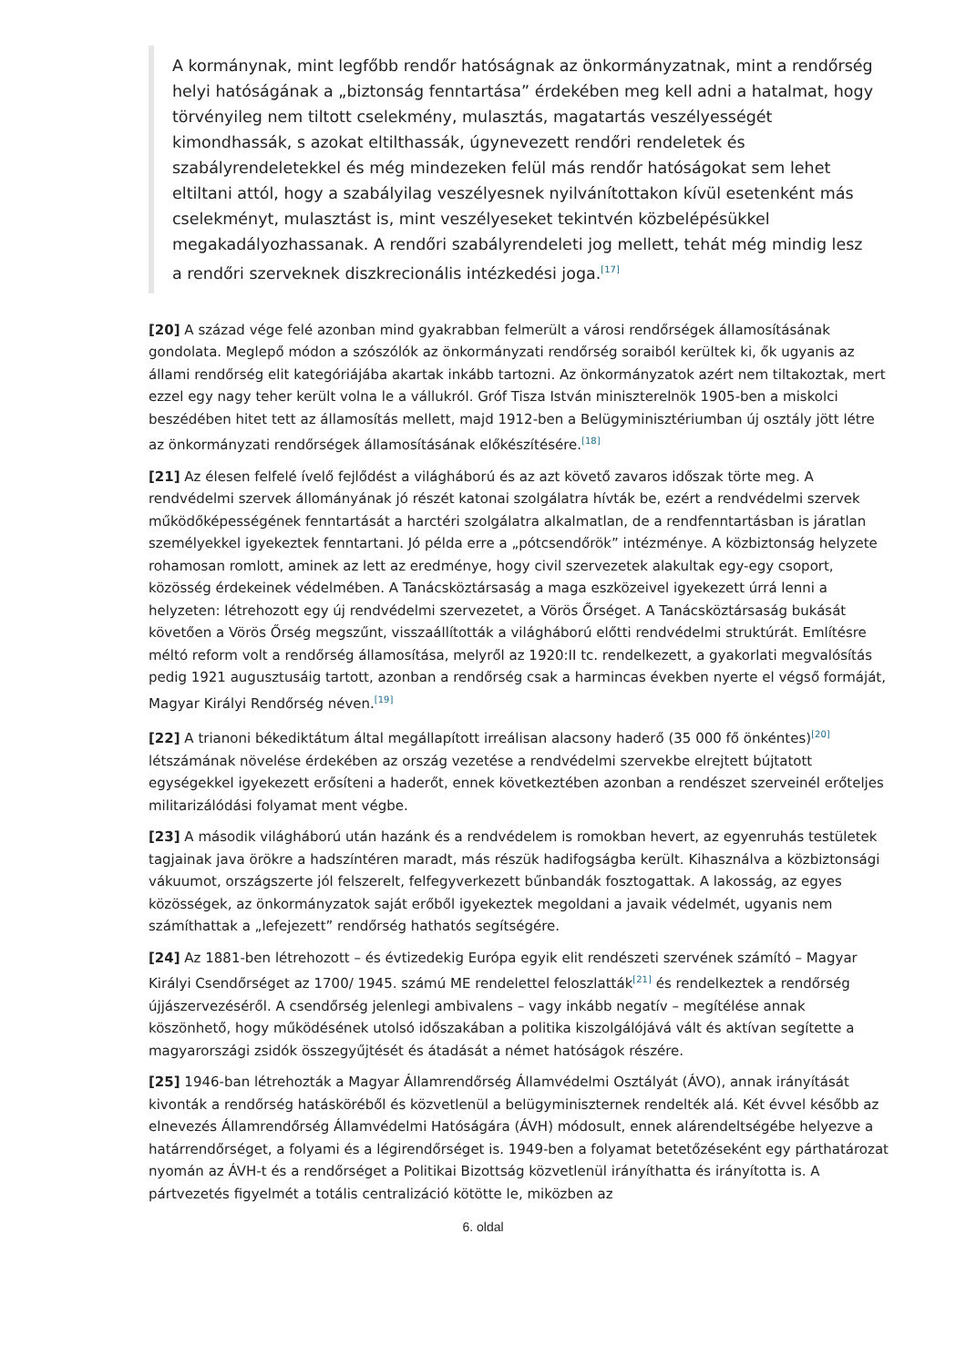A kormánynak, mint legfőbb rendőr hatóságnak az önkormányzatnak, mint a rendőrség helyi hatóságának a „biztonság fenntartása” érdekében meg kell adni a hatalmat, hogy törvényileg nem tiltott cselekmény, mulasztás, magatartás veszélyességét kimondhassák, s azokat eltilthassák, úgynevezett rendőri rendeletek és szabályrendeletekkel és még mindezeken felül más rendőr hatóságokat sem lehet eltiltani attól, hogy a szabályilag veszélyesnek nyilvánítottakon kívül esetenként más cselekményt, mulasztást is, mint veszélyeseket tekintvén közbelépésükkel megakadályozhassanak. A rendőri szabályrendeleti jog mellett, tehát még mindig lesz a rendőri szerveknek diszkrecionális intézkedési joga.<sup>[17]</sup>
[20] A század vége felé azonban mind gyakrabban felmerült a városi rendőrségek államosításának gondolata. Meglepő módon a szószólók az önkormányzati rendőrség soraiból kerültek ki, ők ugyanis az állami rendőrség elit kategóriájába akartak inkább tartozni. Az önkormányzatok azért nem tiltakoztak, mert ezzel egy nagy teher került volna le a vállukról. Gróf Tisza István miniszterelnök 1905-ben a miskolci beszédében hitet tett az államosítás mellett, majd 1912-ben a Belügyminisztériumban új osztály jött létre az önkormányzati rendőrségek államosításának előkészítésére.<sup>[18]</sup>
[21] Az élesen felfelé ívelő fejlődést a világháború és az azt követő zavaros időszak törte meg. A rendvédelmi szervek állományának jó részét katonai szolgálatra hívták be, ezért a rendvédelmi szervek működőképességének fenntartását a harctéri szolgálatra alkalmatlan, de a rendfenntartásban is járatlan személyekkel igyekeztek fenntartani. Jó példa erre a „pótcsendőrök” intézménye. A közbiztonság helyzete rohamosan romlott, aminek az lett az eredménye, hogy civil szervezetek alakultak egy-egy csoport, közösség érdekeinek védelmében. A Tanácsköztársaság a maga eszközeivel igyekezett úrrá lenni a helyzeten: létrehozott egy új rendvédelmi szervezetet, a Vörös Őrséget. A Tanácsköztársaság bukását követően a Vörös Őrség megszűnt, visszaállították a világháború előtti rendvédelmi struktúrát. Említésre méltó reform volt a rendőrség államosítása, melyről az 1920:II tc. rendelkezett, a gyakorlati megvalósítás pedig 1921 augusztusáig tartott, azonban a rendőrség csak a harmincas években nyerte el végső formáját, Magyar Királyi Rendőrség néven.<sup>[19]</sup>
[22] A trianoni békediktátum által megállapított irreálisan alacsony haderő (35 000 fő önkéntes)<sup>[20]</sup> létszámának növelése érdekében az ország vezetése a rendvédelmi szervekbe elrejtett bújtatott egységekkel igyekezett erősíteni a haderőt, ennek következtében azonban a rendészet szerveinél erőteljes militarizálódási folyamat ment végbe.
[23] A második világháború után hazánk és a rendvédelem is romokban hevert, az egyenruhás testületek tagjainak java örökre a hadszíntéren maradt, más részük hadifogságba került. Kihasználva a közbiztonsági vákuumot, országszerte jól felszerelt, felfegyverkezett bűnbandák fosztogattak. A lakosság, az egyes közösségek, az önkormányzatok saját erőből igyekeztek megoldani a javaik védelmét, ugyanis nem számíthattak a „lefejezett” rendőrség hathatós segítségére.
[24] Az 1881-ben létrehozott – és évtizedekig Európa egyik elit rendészeti szervének számító – Magyar Királyi Csendőrséget az 1700/ 1945. számú ME rendelettel feloszlatták<sup>[21]</sup> és rendelkeztek a rendőrség újjászervezéséről. A csendőrség jelenlegi ambivalens – vagy inkább negatív – megítélése annak köszönhető, hogy működésének utolsó időszakában a politika kiszolgálójává vált és aktívan segítette a magyarországi zsidók összegyűjtését és átadását a német hatóságok részére.
[25] 1946-ban létrehozták a Magyar Államrendőrség Államvédelmi Osztályát (ÁVO), annak irányítását kivonták a rendőrség hatásköréből és közvetlenül a belügyminiszternek rendelték alá. Két évvel később az elnevezés Államrendőrség Államvédelmi Hatóságára (ÁVH) módosult, ennek alárendeltségébe helyezve a határrendőrséget, a folyami és a légirendőrséget is. 1949-ben a folyamat betetőzéseként egy párthatározat nyomán az ÁVH-t és a rendőrséget a Politikai Bizottság közvetlenül irányíthatta és irányította is. A pártvezetés figyelmét a totális centralizáció kötötte le, miközben az
6. oldal